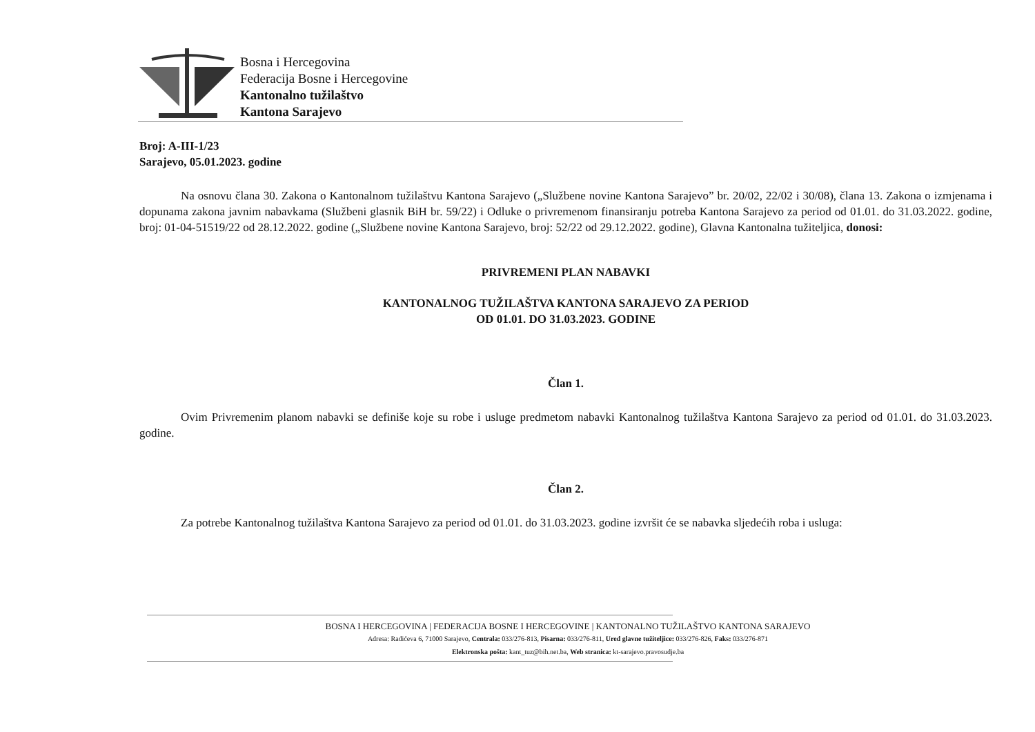Bosna i Hercegovina
Federacija Bosne i Hercegovine
Kantonalno tužilaštvo
Kantona Sarajevo
Broj: A-III-1/23
Sarajevo, 05.01.2023. godine
Na osnovu člana 30. Zakona o Kantonalnom tužilaštvu Kantona Sarajevo („Službene novine Kantona Sarajevo” br. 20/02, 22/02 i 30/08), člana 13. Zakona o izmjenama i dopunama zakona javnim nabavkama (Službeni glasnik BiH br. 59/22) i Odluke o privremenom finansiranju potreba Kantona Sarajevo za period od 01.01. do 31.03.2022. godine, broj: 01-04-51519/22 od 28.12.2022. godine („Službene novine Kantona Sarajevo, broj: 52/22 od 29.12.2022. godine), Glavna Kantonalna tužiteljica, donosi:
PRIVREMENI PLAN NABAVKI
KANTONALNOG TUŽILAŠTVA KANTONA SARAJEVO ZA PERIOD
OD 01.01. DO 31.03.2023. GODINE
Član 1.
Ovim Privremenim planom nabavki se definiše koje su robe i usluge predmetom nabavki Kantonalnog tužilaštva Kantona Sarajevo za period od 01.01. do 31.03.2023. godine.
Član 2.
Za potrebe Kantonalnog tužilaštva Kantona Sarajevo za period od 01.01. do 31.03.2023. godine izvršit će se nabavka sljedećih roba i usluga:
BOSNA I HERCEGOVINA | FEDERACIJA BOSNE I HERCEGOVINE | KANTONALNO TUŽILAŠTVO KANTONA SARAJEVO
Adresa: Radićeva 6, 71000 Sarajevo, Centrala: 033/276-813, Pisarna: 033/276-811, Ured glavne tužiteljice: 033/276-826, Faks: 033/276-871
Elektronska pošta: kant_tuz@bih.net.ba, Web stranica: kt-sarajevo.pravosudje.ba